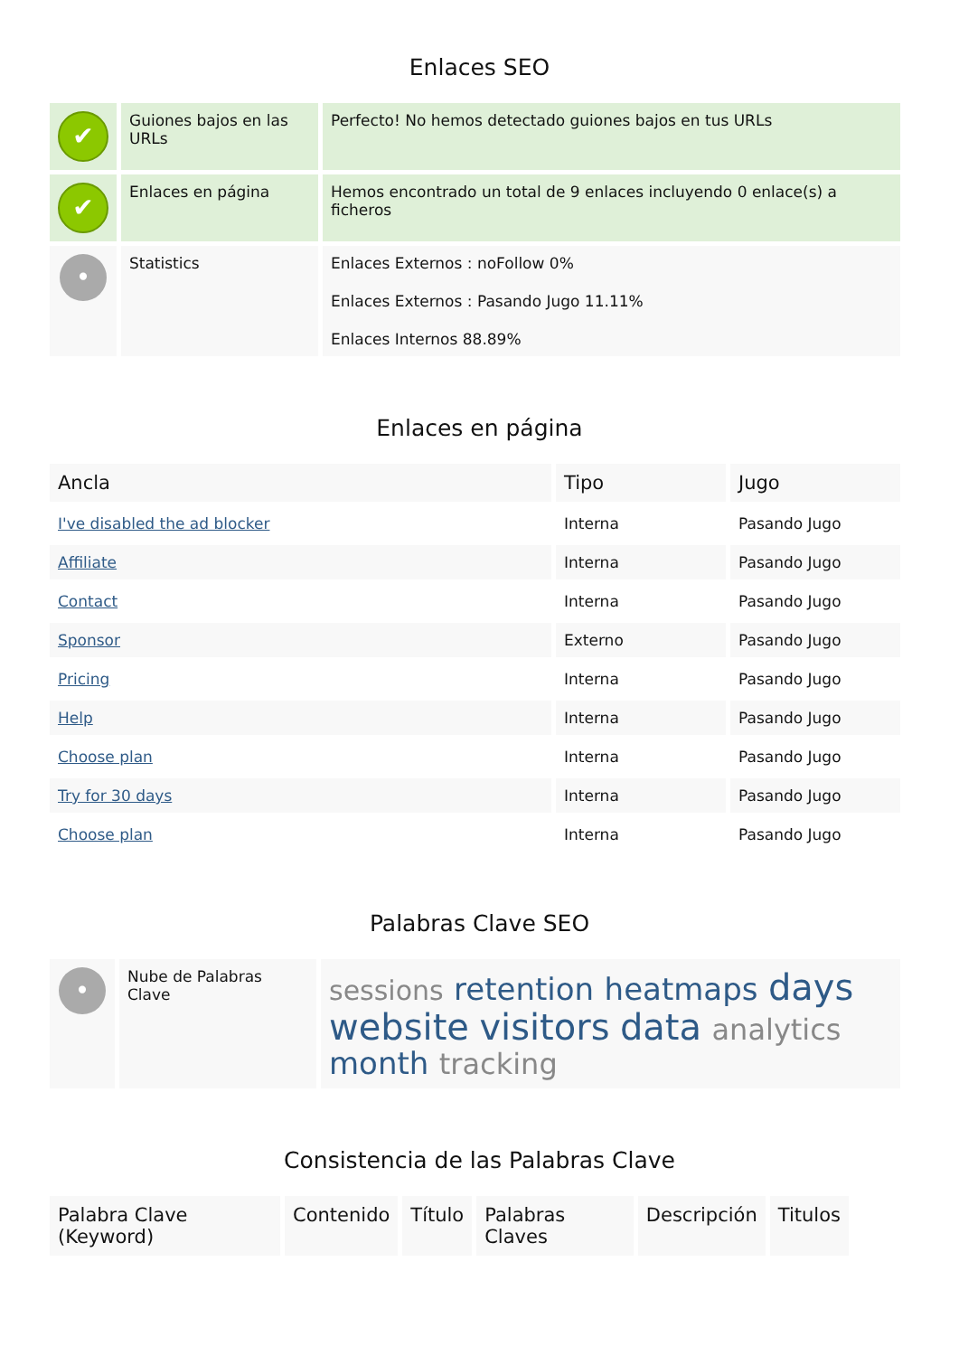Enlaces SEO
| ✔ | Guiones bajos en las URLs | Perfecto! No hemos detectado guiones bajos en tus URLs |
| ✔ | Enlaces en página | Hemos encontrado un total de 9 enlaces incluyendo 0 enlace(s) a ficheros |
| • | Statistics | Enlaces Externos : noFollow 0% Enlaces Externos : Pasando Jugo 11.11% Enlaces Internos 88.89% |
Enlaces en página
| Ancla | Tipo | Jugo |
| --- | --- | --- |
| I've disabled the ad blocker | Interna | Pasando Jugo |
| Affiliate | Interna | Pasando Jugo |
| Contact | Interna | Pasando Jugo |
| Sponsor | Externo | Pasando Jugo |
| Pricing | Interna | Pasando Jugo |
| Help | Interna | Pasando Jugo |
| Choose plan | Interna | Pasando Jugo |
| Try for 30 days | Interna | Pasando Jugo |
| Choose plan | Interna | Pasando Jugo |
Palabras Clave SEO
| • | Nube de Palabras Clave | sessions retention heatmaps days website visitors data analytics month tracking |
Consistencia de las Palabras Clave
| Palabra Clave (Keyword) | Contenido | Título | Palabras Claves | Descripción | Titulos |
| --- | --- | --- | --- | --- | --- |